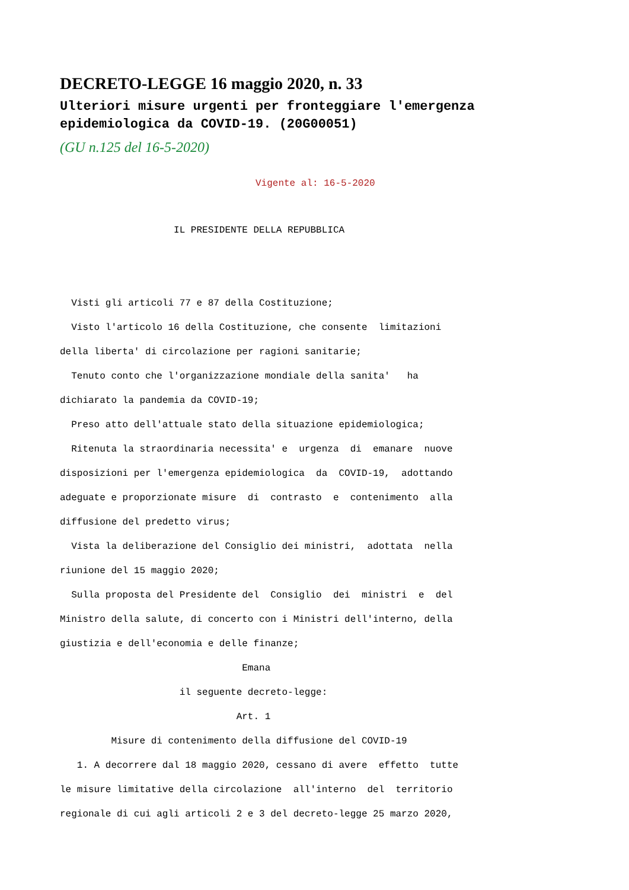DECRETO-LEGGE 16 maggio 2020, n. 33
Ulteriori misure urgenti per fronteggiare l'emergenza epidemiologica da COVID-19. (20G00051)
(GU n.125 del 16-5-2020)
Vigente al: 16-5-2020
                    IL PRESIDENTE DELLA REPUBBLICA


  Visti gli articoli 77 e 87 della Costituzione;
  Visto l'articolo 16 della Costituzione, che consente  limitazioni
della liberta' di circolazione per ragioni sanitarie;
  Tenuto conto che l'organizzazione mondiale della sanita'   ha
dichiarato la pandemia da COVID-19;
  Preso atto dell'attuale stato della situazione epidemiologica;
  Ritenuta la straordinaria necessita' e  urgenza  di  emanare  nuove
disposizioni per l'emergenza epidemiologica  da  COVID-19,  adottando
adeguate e proporzionate misure  di  contrasto  e  contenimento  alla
diffusione del predetto virus;
  Vista la deliberazione del Consiglio dei ministri,  adottata  nella
riunione del 15 maggio 2020;
  Sulla proposta del Presidente del  Consiglio  dei  ministri  e  del
Ministro della salute, di concerto con i Ministri dell'interno, della
giustizia e dell'economia e delle finanze;
                                Emana
                     il seguente decreto-legge:
                               Art. 1
         Misure di contenimento della diffusione del COVID-19
   1. A decorrere dal 18 maggio 2020, cessano di avere  effetto  tutte
le misure limitative della circolazione  all'interno  del  territorio
regionale di cui agli articoli 2 e 3 del decreto-legge 25 marzo 2020,